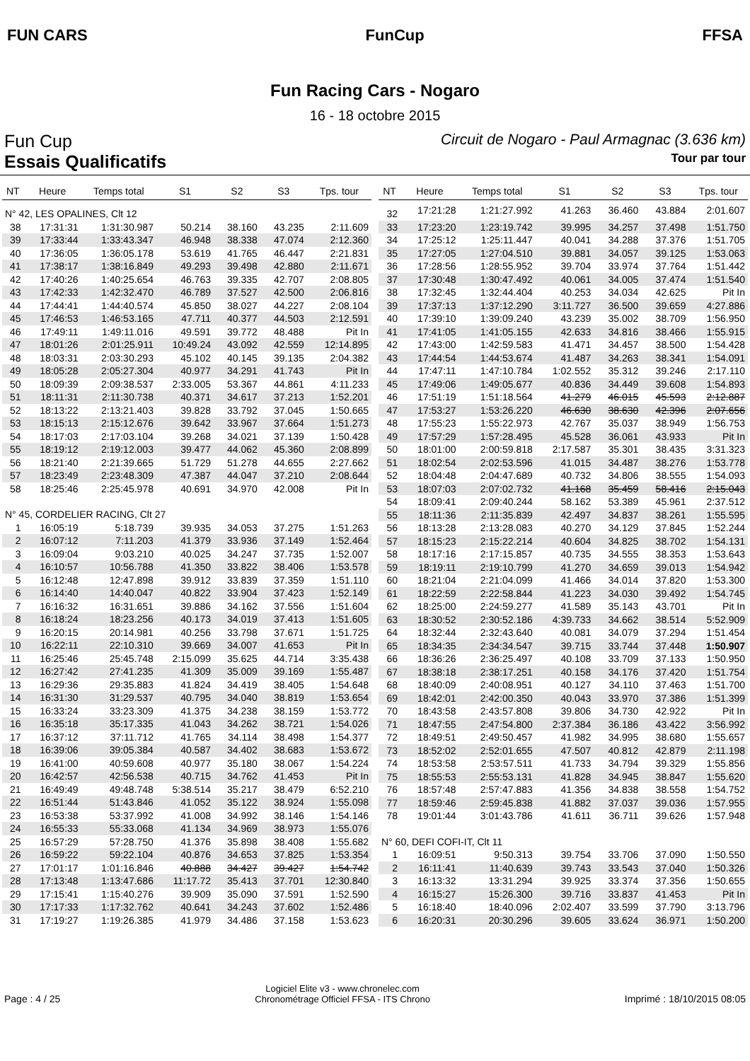FUN CARS FunCup FFSA
Fun Racing Cars - Nogaro
16 - 18 octobre 2015
Fun Cup
Circuit de Nogaro - Paul Armagnac (3.636 km)
Essais Qualificatifs
Tour par tour
| NT | Heure | Temps total | S1 | S2 | S3 | Tps. tour |
| --- | --- | --- | --- | --- | --- | --- |
| N° 42, LES OPALINES, Clt 12 | | | | | | |
| 38 | 17:31:31 | 1:31:30.987 | 50.214 | 38.160 | 43.235 | 2:11.609 |
| 39 | 17:33:44 | 1:33:43.347 | 46.948 | 38.338 | 47.074 | 2:12.360 |
| 40 | 17:36:05 | 1:36:05.178 | 53.619 | 41.765 | 46.447 | 2:21.831 |
| 41 | 17:38:17 | 1:38:16.849 | 49.293 | 39.498 | 42.880 | 2:11.671 |
| 42 | 17:40:26 | 1:40:25.654 | 46.763 | 39.335 | 42.707 | 2:08.805 |
| 43 | 17:42:33 | 1:42:32.470 | 46.789 | 37.527 | 42.500 | 2:06.816 |
| 44 | 17:44:41 | 1:44:40.574 | 45.850 | 38.027 | 44.227 | 2:08.104 |
| 45 | 17:46:53 | 1:46:53.165 | 47.711 | 40.377 | 44.503 | 2:12.591 |
| 46 | 17:49:11 | 1:49:11.016 | 49.591 | 39.772 | 48.488 | Pit In |
| 47 | 18:01:26 | 2:01:25.911 | 10:49.24 | 43.092 | 42.559 | 12:14.895 |
| 48 | 18:03:31 | 2:03:30.293 | 45.102 | 40.145 | 39.135 | 2:04.382 |
| 49 | 18:05:28 | 2:05:27.304 | 40.977 | 34.291 | 41.743 | Pit In |
| 50 | 18:09:39 | 2:09:38.537 | 2:33.005 | 53.367 | 44.861 | 4:11.233 |
| 51 | 18:11:31 | 2:11:30.738 | 40.371 | 34.617 | 37.213 | 1:52.201 |
| 52 | 18:13:22 | 2:13:21.403 | 39.828 | 33.792 | 37.045 | 1:50.665 |
| 53 | 18:15:13 | 2:15:12.676 | 39.642 | 33.967 | 37.664 | 1:51.273 |
| 54 | 18:17:03 | 2:17:03.104 | 39.268 | 34.021 | 37.139 | 1:50.428 |
| 55 | 18:19:12 | 2:19:12.003 | 39.477 | 44.062 | 45.360 | 2:08.899 |
| 56 | 18:21:40 | 2:21:39.665 | 51.729 | 51.278 | 44.655 | 2:27.662 |
| 57 | 18:23:49 | 2:23:48.309 | 47.387 | 44.047 | 37.210 | 2:08.644 |
| 58 | 18:25:46 | 2:25:45.978 | 40.691 | 34.970 | 42.008 | Pit In |
| N° 45, CORDELIER RACING, Clt 27 | | | | | | |
| 1 | 16:05:19 | 5:18.739 | 39.935 | 34.053 | 37.275 | 1:51.263 |
| 2 | 16:07:12 | 7:11.203 | 41.379 | 33.936 | 37.149 | 1:52.464 |
| 3 | 16:09:04 | 9:03.210 | 40.025 | 34.247 | 37.735 | 1:52.007 |
| 4 | 16:10:57 | 10:56.788 | 41.350 | 33.822 | 38.406 | 1:53.578 |
| 5 | 16:12:48 | 12:47.898 | 39.912 | 33.839 | 37.359 | 1:51.110 |
| 6 | 16:14:40 | 14:40.047 | 40.822 | 33.904 | 37.423 | 1:52.149 |
| 7 | 16:16:32 | 16:31.651 | 39.886 | 34.162 | 37.556 | 1:51.604 |
| 8 | 16:18:24 | 18:23.256 | 40.173 | 34.019 | 37.413 | 1:51.605 |
| 9 | 16:20:15 | 20:14.981 | 40.256 | 33.798 | 37.671 | 1:51.725 |
| 10 | 16:22:11 | 22:10.310 | 39.669 | 34.007 | 41.653 | Pit In |
| 11 | 16:25:46 | 25:45.748 | 2:15.099 | 35.625 | 44.714 | 3:35.438 |
| 12 | 16:27:42 | 27:41.235 | 41.309 | 35.009 | 39.169 | 1:55.487 |
| 13 | 16:29:36 | 29:35.883 | 41.824 | 34.419 | 38.405 | 1:54.648 |
| 14 | 16:31:30 | 31:29.537 | 40.795 | 34.040 | 38.819 | 1:53.654 |
| 15 | 16:33:24 | 33:23.309 | 41.375 | 34.238 | 38.159 | 1:53.772 |
| 16 | 16:35:18 | 35:17.335 | 41.043 | 34.262 | 38.721 | 1:54.026 |
| 17 | 16:37:12 | 37:11.712 | 41.765 | 34.114 | 38.498 | 1:54.377 |
| 18 | 16:39:06 | 39:05.384 | 40.587 | 34.402 | 38.683 | 1:53.672 |
| 19 | 16:41:00 | 40:59.608 | 40.977 | 35.180 | 38.067 | 1:54.224 |
| 20 | 16:42:57 | 42:56.538 | 40.715 | 34.762 | 41.453 | Pit In |
| 21 | 16:49:49 | 49:48.748 | 5:38.514 | 35.217 | 38.479 | 6:52.210 |
| 22 | 16:51:44 | 51:43.846 | 41.052 | 35.122 | 38.924 | 1:55.098 |
| 23 | 16:53:38 | 53:37.992 | 41.008 | 34.992 | 38.146 | 1:54.146 |
| 24 | 16:55:33 | 55:33.068 | 41.134 | 34.969 | 38.973 | 1:55.076 |
| 25 | 16:57:29 | 57:28.750 | 41.376 | 35.898 | 38.408 | 1:55.682 |
| 26 | 16:59:22 | 59:22.104 | 40.876 | 34.653 | 37.825 | 1:53.354 |
| 27 | 17:01:17 | 1:01:16.846 | 40.888 | 34.427 | 39.427 | 1:54.742 |
| 28 | 17:13:48 | 1:13:47.686 | 11:17.72 | 35.413 | 37.701 | 12:30.840 |
| 29 | 17:15:41 | 1:15:40.276 | 39.909 | 35.090 | 37.591 | 1:52.590 |
| 30 | 17:17:33 | 1:17:32.762 | 40.641 | 34.243 | 37.602 | 1:52.486 |
| 31 | 17:19:27 | 1:19:26.385 | 41.979 | 34.486 | 37.158 | 1:53.623 |
| NT | Heure | Temps total | S1 | S2 | S3 | Tps. tour |
| --- | --- | --- | --- | --- | --- | --- |
| 32 | 17:21:28 | 1:21:27.992 | 41.263 | 36.460 | 43.884 | 2:01.607 |
| 33 | 17:23:20 | 1:23:19.742 | 39.995 | 34.257 | 37.498 | 1:51.750 |
| 34 | 17:25:12 | 1:25:11.447 | 40.041 | 34.288 | 37.376 | 1:51.705 |
| 35 | 17:27:05 | 1:27:04.510 | 39.881 | 34.057 | 39.125 | 1:53.063 |
| 36 | 17:28:56 | 1:28:55.952 | 39.704 | 33.974 | 37.764 | 1:51.442 |
| 37 | 17:30:48 | 1:30:47.492 | 40.061 | 34.005 | 37.474 | 1:51.540 |
| 38 | 17:32:45 | 1:32:44.404 | 40.253 | 34.034 | 42.625 | Pit In |
| 39 | 17:37:13 | 1:37:12.290 | 3:11.727 | 36.500 | 39.659 | 4:27.886 |
| 40 | 17:39:10 | 1:39:09.240 | 43.239 | 35.002 | 38.709 | 1:56.950 |
| 41 | 17:41:05 | 1:41:05.155 | 42.633 | 34.816 | 38.466 | 1:55.915 |
| 42 | 17:43:00 | 1:42:59.583 | 41.471 | 34.457 | 38.500 | 1:54.428 |
| 43 | 17:44:54 | 1:44:53.674 | 41.487 | 34.263 | 38.341 | 1:54.091 |
| 44 | 17:47:11 | 1:47:10.784 | 1:02.552 | 35.312 | 39.246 | 2:17.110 |
| 45 | 17:49:06 | 1:49:05.677 | 40.836 | 34.449 | 39.608 | 1:54.893 |
| 46 | 17:51:19 | 1:51:18.564 | 41.279 | 46.015 | 45.593 | 2:12.887 |
| 47 | 17:53:27 | 1:53:26.220 | 46.630 | 38.630 | 42.396 | 2:07.656 |
| 48 | 17:55:23 | 1:55:22.973 | 42.767 | 35.037 | 38.949 | 1:56.753 |
| 49 | 17:57:29 | 1:57:28.495 | 45.528 | 36.061 | 43.933 | Pit In |
| 50 | 18:01:00 | 2:00:59.818 | 2:17.587 | 35.301 | 38.435 | 3:31.323 |
| 51 | 18:02:54 | 2:02:53.596 | 41.015 | 34.487 | 38.276 | 1:53.778 |
| 52 | 18:04:48 | 2:04:47.689 | 40.732 | 34.806 | 38.555 | 1:54.093 |
| 53 | 18:07:03 | 2:07:02.732 | 41.168 | 35.459 | 58.416 | 2:15.043 |
| 54 | 18:09:41 | 2:09:40.244 | 58.162 | 53.389 | 45.961 | 2:37.512 |
| 55 | 18:11:36 | 2:11:35.839 | 42.497 | 34.837 | 38.261 | 1:55.595 |
| 56 | 18:13:28 | 2:13:28.083 | 40.270 | 34.129 | 37.845 | 1:52.244 |
| 57 | 18:15:23 | 2:15:22.214 | 40.604 | 34.825 | 38.702 | 1:54.131 |
| 58 | 18:17:16 | 2:17:15.857 | 40.735 | 34.555 | 38.353 | 1:53.643 |
| 59 | 18:19:11 | 2:19:10.799 | 41.270 | 34.659 | 39.013 | 1:54.942 |
| 60 | 18:21:04 | 2:21:04.099 | 41.466 | 34.014 | 37.820 | 1:53.300 |
| 61 | 18:22:59 | 2:22:58.844 | 41.223 | 34.030 | 39.492 | 1:54.745 |
| 62 | 18:25:00 | 2:24:59.277 | 41.589 | 35.143 | 43.701 | Pit In |
| 63 | 18:30:52 | 2:30:52.186 | 4:39.733 | 34.662 | 38.514 | 5:52.909 |
| 64 | 18:32:44 | 2:32:43.640 | 40.081 | 34.079 | 37.294 | 1:51.454 |
| 65 | 18:34:35 | 2:34:34.547 | 39.715 | 33.744 | 37.448 | 1:50.907 |
| 66 | 18:36:26 | 2:36:25.497 | 40.108 | 33.709 | 37.133 | 1:50.950 |
| 67 | 18:38:18 | 2:38:17.251 | 40.158 | 34.176 | 37.420 | 1:51.754 |
| 68 | 18:40:09 | 2:40:08.951 | 40.127 | 34.110 | 37.463 | 1:51.700 |
| 69 | 18:42:01 | 2:42:00.350 | 40.043 | 33.970 | 37.386 | 1:51.399 |
| 70 | 18:43:58 | 2:43:57.808 | 39.806 | 34.730 | 42.922 | Pit In |
| 71 | 18:47:55 | 2:47:54.800 | 2:37.384 | 36.186 | 43.422 | 3:56.992 |
| 72 | 18:49:51 | 2:49:50.457 | 41.982 | 34.995 | 38.680 | 1:55.657 |
| 73 | 18:52:02 | 2:52:01.655 | 47.507 | 40.812 | 42.879 | 2:11.198 |
| 74 | 18:53:58 | 2:53:57.511 | 41.733 | 34.794 | 39.329 | 1:55.856 |
| 75 | 18:55:53 | 2:55:53.131 | 41.828 | 34.945 | 38.847 | 1:55.620 |
| 76 | 18:57:48 | 2:57:47.883 | 41.356 | 34.838 | 38.558 | 1:54.752 |
| 77 | 18:59:46 | 2:59:45.838 | 41.882 | 37.037 | 39.036 | 1:57.955 |
| 78 | 19:01:44 | 3:01:43.786 | 41.611 | 36.711 | 39.626 | 1:57.948 |
| N° 60, DEFI COFI-IT, Clt 11 | | | | | | |
| 1 | 16:09:51 | 9:50.313 | 39.754 | 33.706 | 37.090 | 1:50.550 |
| 2 | 16:11:41 | 11:40.639 | 39.743 | 33.543 | 37.040 | 1:50.326 |
| 3 | 16:13:32 | 13:31.294 | 39.925 | 33.374 | 37.356 | 1:50.655 |
| 4 | 16:15:27 | 15:26.300 | 39.716 | 33.837 | 41.453 | Pit In |
| 5 | 16:18:40 | 18:40.096 | 2:02.407 | 33.599 | 37.790 | 3:13.796 |
| 6 | 16:20:31 | 20:30.296 | 39.605 | 33.624 | 36.971 | 1:50.200 |
Page : 4 / 25
Logiciel Elite v3 - www.chronelec.com
Chronométrage Officiel FFSA - ITS Chrono
Imprimé : 18/10/2015 08:05